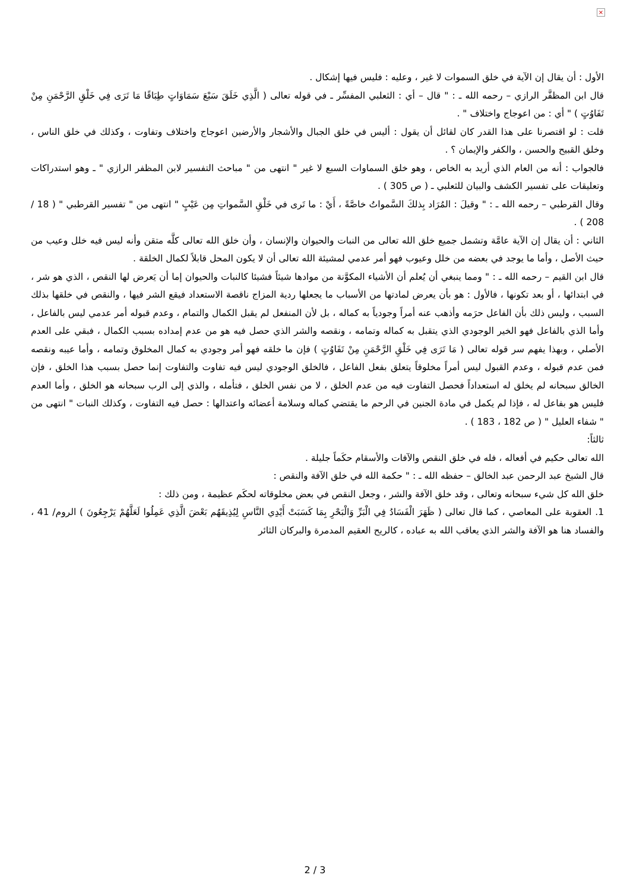×
الأول : أن يقال إن الآية في خلق السموات لا غير ، وعليه : فليس فيها إشكال .
قال ابن المظفَّر الرازي – رحمه الله ـ : " قال – أي : الثعلبي المفسِّر ـ في قوله تعالى ( الَّذِي خَلَقَ سَبْعَ سَمَاوَاتٍ طِبَاقًا مَا تَرَى فِي خَلْقِ الرَّحْمَنِ مِنْ تَفَاوُتٍ ) " أي : من اعوجاج واختلاف " .
قلت : لو اقتصرنا على هذا القدر كان لقائل أن يقول : أليس في خلق الجبال والأشجار والأرضين اعوجاج واختلاف وتفاوت ، وكذلك في خلق الناس ، وخلق القبيح والحسن ، والكفر والإيمان ؟ .
فالجواب : أنه من العام الذي أريد به الخاص ، وهو خلق السماوات السبع لا غير " انتهى من " مباحث التفسير لابن المظفر الرازي " ـ وهو استدراكات وتعليقات على تفسير الكشف والبيان للثعلبي ـ ( ص 305 ) .
وقال القرطبي – رحمه الله ـ : " وقيلَ : المُرَاد بِذلكَ السَّمواتُ خاصَّةً ، أَيْ : ما تَرى في خَلْقِ السَّمواتِ مِن عَيْبٍ " انتهى من " تفسير القرطبي " ( 18 / 208 ) .
الثاني : أن يقال إن الآية عامَّة وتشمل جميع خلق الله تعالى من النبات والحيوان والإنسان ، وأن خلق الله تعالى كلَّه متقن وأنه ليس فيه خلل وعيب من حيث الأصل ، وأما ما يوجد في بعضه من خلل وعيوب فهو أمر عدمي لمشيئة الله تعالى أن لا يكون المحل قابلاً لكمال الخلقة .
قال ابن القيم – رحمه الله ـ : " ومما ينبغي أن يُعلم أن الأشياء المكوَّنة من موادها شيئاً فشيئا كالنبات والحيوان إما أن يَعرض لها النقص ، الذي هو شر ، في ابتدائها ، أو بعد تكونها ، فالأول : هو بأن يعرض لمادتها من الأسباب ما يجعلها ردية المزاج ناقصة الاستعداد فيقع الشر فيها ، والنقص في خلقها بذلك السبب ، وليس ذلك بأن الفاعل حرَمه وأذهب عنه أمراً وجودياً به كماله ، بل لأن المنفعل لم يقبل الكمال والتمام ، وعدم قبوله أمر عدمي ليس بالفاعل ، وأما الذي بالفاعل فهو الخير الوجودي الذي يتقبل به كماله وتمامه ، ونقصه والشر الذي حصل فيه هو من عدم إمداده بسبب الكمال ، فبقي على العدم الأصلي ، وبهذا يفهم سر قوله تعالى ( مَا تَرَى فِي خَلْقِ الرَّحْمَنِ مِنْ تَفَاوُتٍ ) فإن ما خلقه فهو أمر وجودي به كمال المخلوق وتمامه ، وأما عيبه ونقصه فمن عدم قبوله ، وعدم القبول ليس أمراً مخلوقاً يتعلق بفعل الفاعل ، فالخلق الوجودي ليس فيه تفاوت والتفاوت إنما حصل بسبب هذا الخلق ، فإن الخالق سبحانه لم يخلق له استعداداً فحصل التفاوت فيه من عدم الخلق ، لا من نفس الخلق ، فتأمله ، والذي إلى الرب سبحانه هو الخلق ، وأما العدم فليس هو بفاعل له ، فإذا لم يكمل في مادة الجنين في الرحم ما يقتضي كماله وسلامة أعضائه واعتدالها : حصل فيه التفاوت ، وكذلك النبات " انتهى من " شفاء العليل " ( ص 182 ، 183 ) .
ثالثاً:
الله تعالى حكيم في أفعاله ، فله في خلق النقص والآفات والأسقام حكَماً جليلة .
قال الشيخ عبد الرحمن عبد الخالق – حفظه الله ـ : " حكمة الله في خلق الآفة والنقص :
خلق الله كل شيء سبحانه وتعالى ، وقد خلق الآفة والشر ، وجعل النقص في بعض مخلوقاته لحكَم عظيمة ، ومن ذلك :
1. العقوبة على المعاصي ، كما قال تعالى ( ظَهَرَ الْفَسَادُ فِي الْبَرِّ وَالْبَحْرِ بِمَا كَسَبَتْ أَيْدِي النَّاسِ لِيُذِيقَهُم بَعْضَ الَّذِي عَمِلُوا لَعَلَّهُمْ يَرْجِعُونَ ) الروم/ 41 ، والفساد هنا هو الآفة والشر الذي يعاقب الله به عباده ، كالريح العقيم المدمرة والبركان الثائر
2 / 3